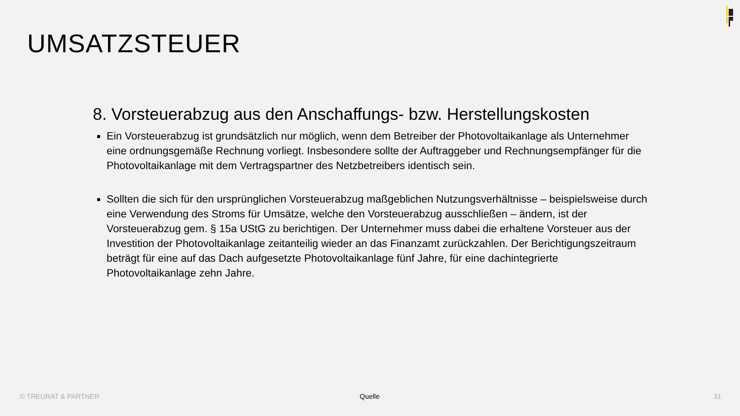UMSATZSTEUER
8. Vorsteuerabzug aus den Anschaffungs- bzw. Herstellungskosten
Ein Vorsteuerabzug ist grundsätzlich nur möglich, wenn dem Betreiber der Photovoltaikanlage als Unternehmer eine ordnungsgemäße Rechnung vorliegt. Insbesondere sollte der Auftraggeber und Rechnungsempfänger für die Photovoltaikanlage mit dem Vertragspartner des Netzbetreibers identisch sein.
Sollten die sich für den ursprünglichen Vorsteuerabzug maßgeblichen Nutzungsverhältnisse – beispielsweise durch eine Verwendung des Stroms für Umsätze, welche den Vorsteuerabzug ausschließen – ändern, ist der Vorsteuerabzug gem. § 15a UStG zu berichtigen. Der Unternehmer muss dabei die erhaltene Vorsteuer aus der Investition der Photovoltaikanlage zeitanteilig wieder an das Finanzamt zurückzahlen. Der Berichtigungszeitraum beträgt für eine auf das Dach aufgesetzte Photovoltaikanlage fünf Jahre, für eine dachintegrierte Photovoltaikanlage zehn Jahre.
© TREURAT & PARTNER Quelle 31